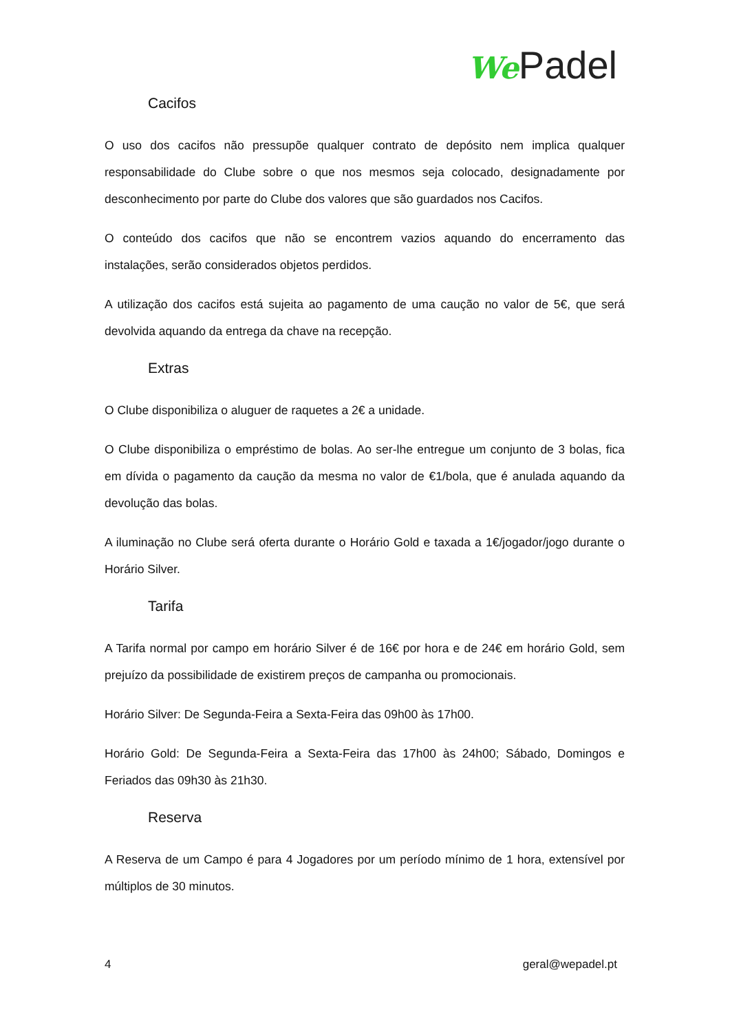We Padel
Cacifos
O uso dos cacifos não pressupõe qualquer contrato de depósito nem implica qualquer responsabilidade do Clube sobre o que nos mesmos seja colocado, designadamente por desconhecimento por parte do Clube dos valores que são guardados nos Cacifos.
O conteúdo dos cacifos que não se encontrem vazios aquando do encerramento das instalações, serão considerados objetos perdidos.
A utilização dos cacifos está sujeita ao pagamento de uma caução no valor de 5€, que será devolvida aquando da entrega da chave na recepção.
Extras
O Clube disponibiliza o aluguer de raquetes a 2€ a unidade.
O Clube disponibiliza o empréstimo de bolas. Ao ser-lhe entregue um conjunto de 3 bolas, fica em dívida o pagamento da caução da mesma no valor de €1/bola, que é anulada aquando da devolução das bolas.
A iluminação no Clube será oferta durante o Horário Gold e taxada a 1€/jogador/jogo durante o Horário Silver.
Tarifa
A Tarifa normal por campo em horário Silver é de 16€ por hora e de 24€ em horário Gold, sem prejuízo da possibilidade de existirem preços de campanha ou promocionais.
Horário Silver: De Segunda-Feira a Sexta-Feira das 09h00 às 17h00.
Horário Gold: De Segunda-Feira a Sexta-Feira das 17h00 às 24h00; Sábado, Domingos e Feriados das 09h30 às 21h30.
Reserva
A Reserva de um Campo é para 4 Jogadores por um período mínimo de 1 hora, extensível por múltiplos de 30 minutos.
4 geral@wepadel.pt